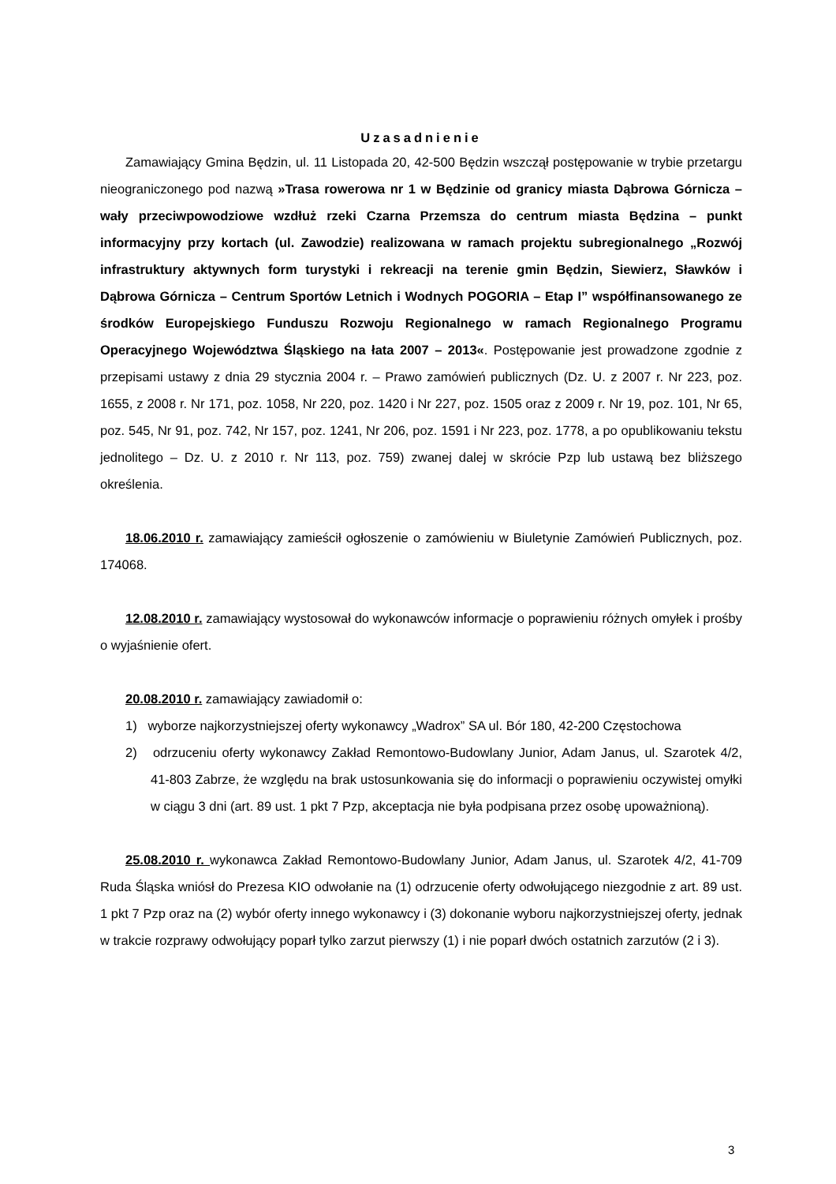Uzasadnienie
Zamawiający Gmina Będzin, ul. 11 Listopada 20, 42-500 Będzin wszczął postępowanie w trybie przetargu nieograniczonego pod nazwą »Trasa rowerowa nr 1 w Będzinie od granicy miasta Dąbrowa Górnicza – wały przeciwpowodziowe wzdłuż rzeki Czarna Przemsza do centrum miasta Będzina – punkt informacyjny przy kortach (ul. Zawodzie) realizowana w ramach projektu subregionalnego „Rozwój infrastruktury aktywnych form turystyki i rekreacji na terenie gmin Będzin, Siewierz, Sławków i Dąbrowa Górnicza – Centrum Sportów Letnich i Wodnych POGORIA – Etap I” współfinansowanego ze środków Europejskiego Funduszu Rozwoju Regionalnego w ramach Regionalnego Programu Operacyjnego Województwa Śląskiego na łata 2007 – 2013«. Postępowanie jest prowadzone zgodnie z przepisami ustawy z dnia 29 stycznia 2004 r. – Prawo zamówień publicznych (Dz. U. z 2007 r. Nr 223, poz. 1655, z 2008 r. Nr 171, poz. 1058, Nr 220, poz. 1420 i Nr 227, poz. 1505 oraz z 2009 r. Nr 19, poz. 101, Nr 65, poz. 545, Nr 91, poz. 742, Nr 157, poz. 1241, Nr 206, poz. 1591 i Nr 223, poz. 1778, a po opublikowaniu tekstu jednolitego – Dz. U. z 2010 r. Nr 113, poz. 759) zwanej dalej w skrócie Pzp lub ustawą bez bliższego określenia.
18.06.2010 r. zamawiający zamieścił ogłoszenie o zamówieniu w Biuletynie Zamówień Publicznych, poz. 174068.
12.08.2010 r. zamawiający wystosował do wykonawców informacje o poprawieniu różnych omyłek i prośby o wyjaśnienie ofert.
20.08.2010 r. zamawiający zawiadomił o:
1) wyborze najkorzystniejszej oferty wykonawcy „Wadrox” SA ul. Bór 180, 42-200 Częstochowa
2) odrzuceniu oferty wykonawcy Zakład Remontowo-Budowlany Junior, Adam Janus, ul. Szarotek 4/2, 41-803 Zabrze, że względu na brak ustosunkowania się do informacji o poprawieniu oczywistej omyłki w ciągu 3 dni (art. 89 ust. 1 pkt 7 Pzp, akceptacja nie była podpisana przez osobę upoważnioną).
25.08.2010 r. wykonawca Zakład Remontowo-Budowlany Junior, Adam Janus, ul. Szarotek 4/2, 41-709 Ruda Śląska wniósł do Prezesa KIO odwołanie na (1) odrzucenie oferty odwołującego niezgodnie z art. 89 ust. 1 pkt 7 Pzp oraz na (2) wybór oferty innego wykonawcy i (3) dokonanie wyboru najkorzystniejszej oferty, jednak w trakcie rozprawy odwołujący poparł tylko zarzut pierwszy (1) i nie poparł dwóch ostatnich zarzutów (2 i 3).
3